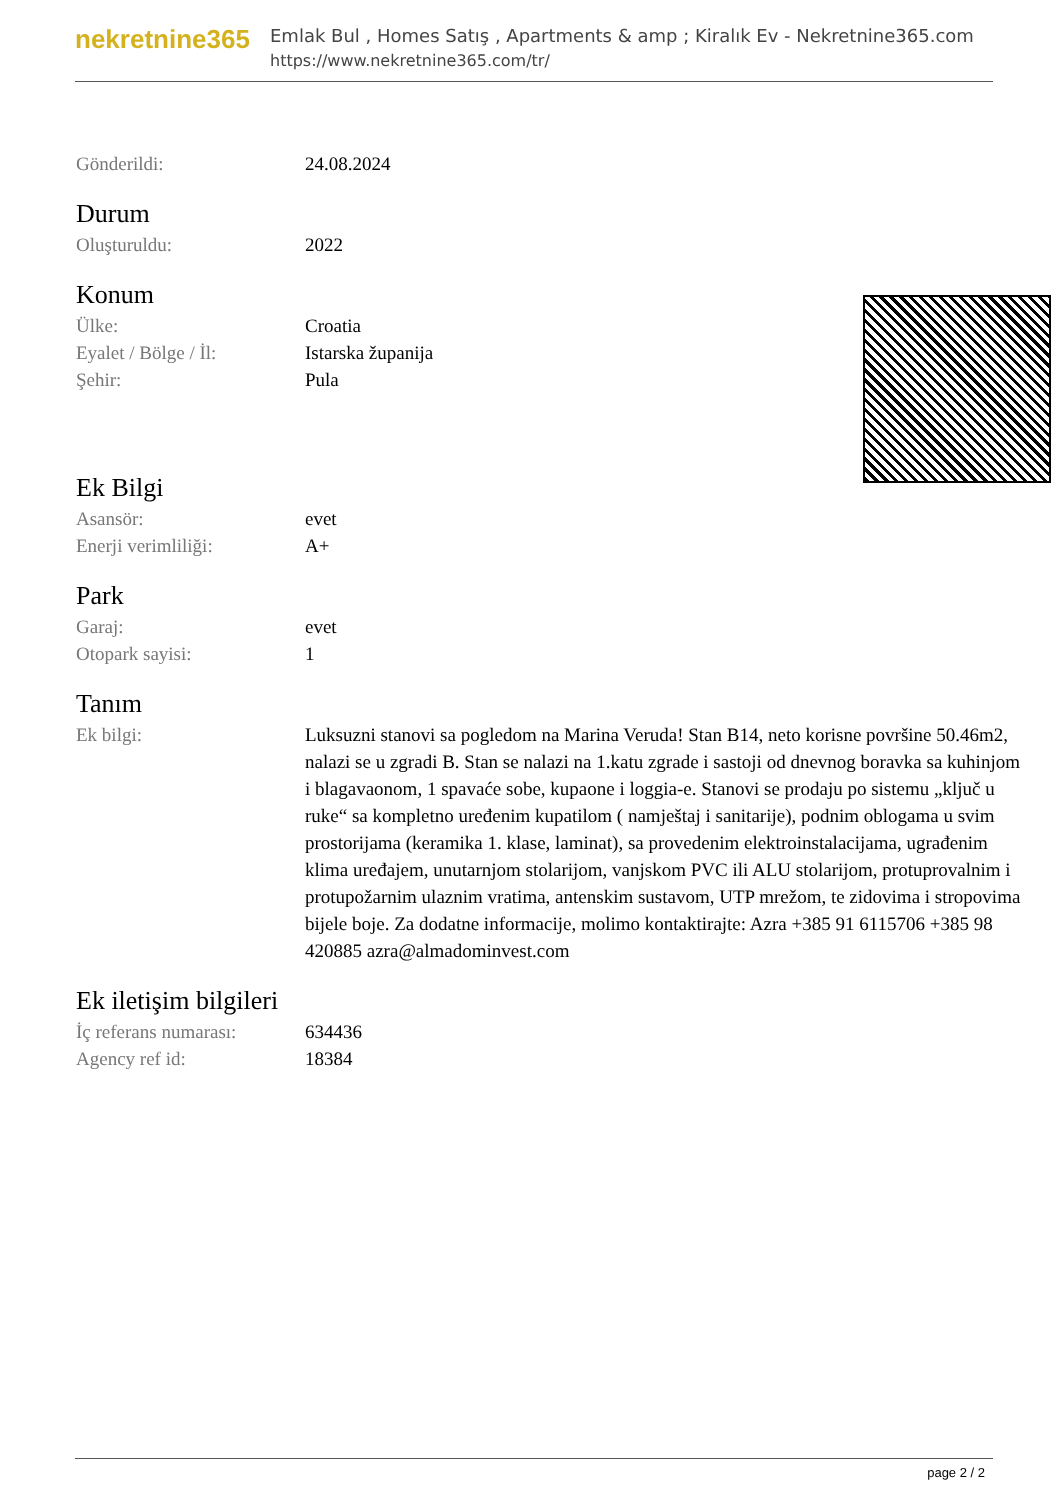nekretnine365
Emlak Bul , Homes Satış , Apartments & amp ; Kiralık Ev - Nekretnine365.com
https://www.nekretnine365.com/tr/
| Gönderildi: | 24.08.2024 |
Durum
| Oluşturuldu: | 2022 |
Konum
| Ülke: | Croatia |
| Eyalet / Bölge / İl: | Istarska županija |
| Şehir: | Pula |
Ek Bilgi
| Asansör: | evet |
| Enerji verimliliği: | A+ |
Park
| Garaj: | evet |
| Otopark sayisi: | 1 |
Tanım
| Ek bilgi: | Luksuzni stanovi sa pogledom na Marina Veruda! Stan B14, neto korisne površine 50.46m2, nalazi se u zgradi B. Stan se nalazi na 1.katu zgrade i sastoji od dnevnog boravka sa kuhinjom i blagavaonom, 1 spavaće sobe, kupaone i loggia-e. Stanovi se prodaju po sistemu „ključ u ruke“ sa kompletno uređenim kupatilom ( namještaj i sanitarije), podnim oblogama u svim prostorijama (keramika 1. klase, laminat), sa provedenim elektroinstalacijama, ugrađenim klima uređajem, unutarnjom stolarijom, vanjskom PVC ili ALU stolarijom, protuprovalnim i protupožarnim ulaznim vratima, antenskim sustavom, UTP mrežom, te zidovima i stropovima bijele boje. Za dodatne informacije, molimo kontaktirajte: Azra +385 91 6115706 +385 98 420885 azra@almadominvest.com |
Ek iletişim bilgileri
| İç referans numarası: | 634436 |
| Agency ref id: | 18384 |
page 2 / 2